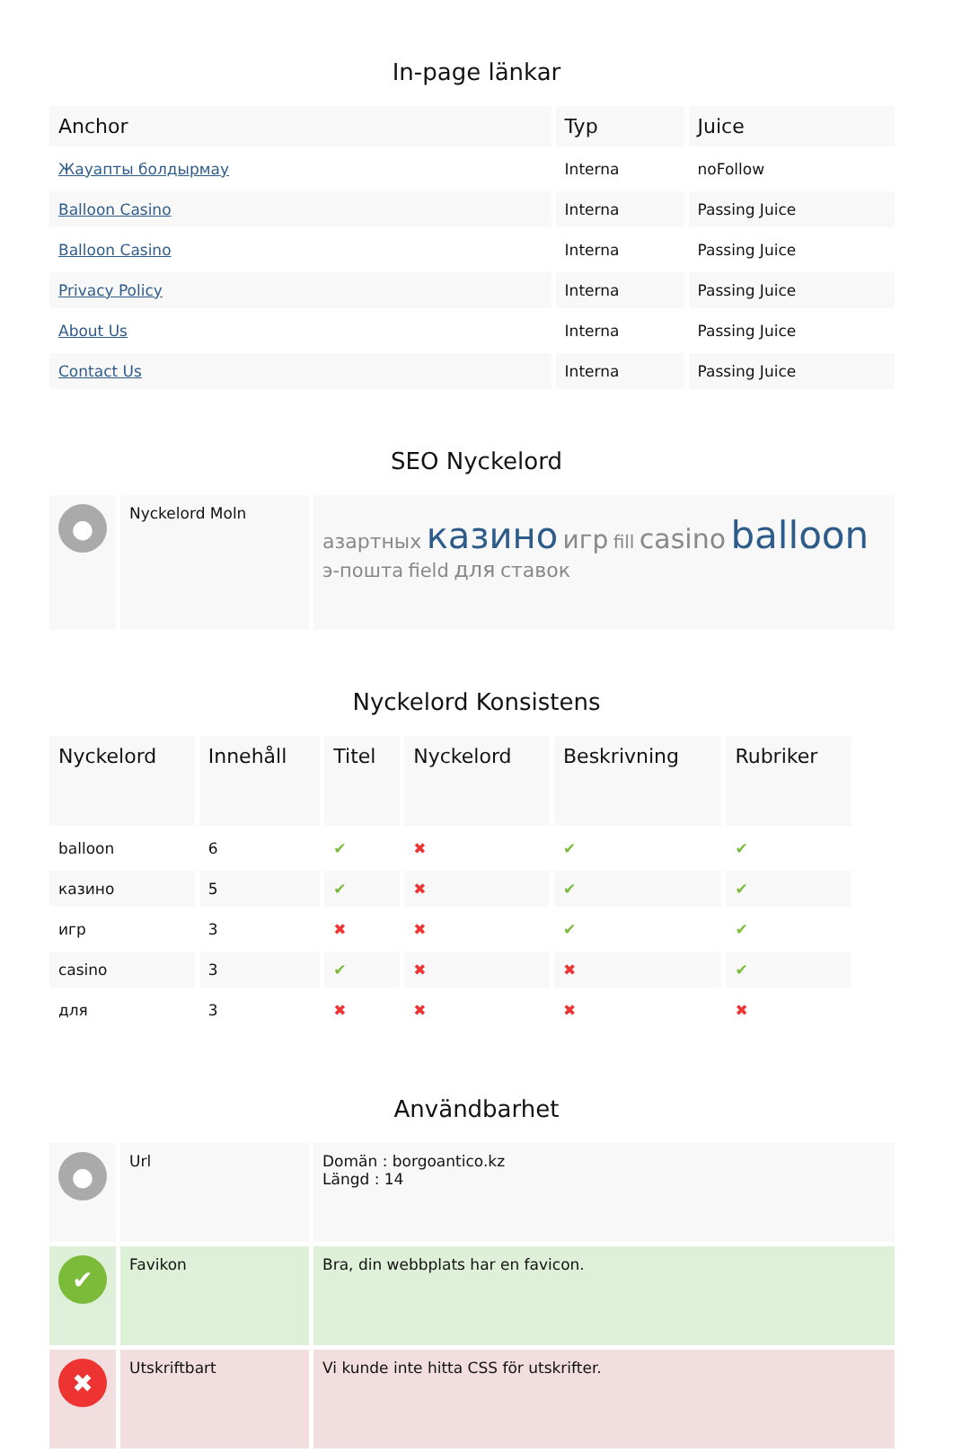In-page länkar
| Anchor | Typ | Juice |
| --- | --- | --- |
| Жауапты болдырмау | Interna | noFollow |
| Balloon Casino | Interna | Passing Juice |
| Balloon Casino | Interna | Passing Juice |
| Privacy Policy | Interna | Passing Juice |
| About Us | Interna | Passing Juice |
| Contact Us | Interna | Passing Juice |
SEO Nyckelord
| ● | Nyckelord Moln | азартных казино игр fill casino balloon э-пошта field для ставок |
Nyckelord Konsistens
| Nyckelord | Innehåll | Titel | Nyckelord | Beskrivning | Rubriker |
| --- | --- | --- | --- | --- | --- |
| balloon | 6 | ✔ | ✖ | ✔ | ✔ |
| казино | 5 | ✔ | ✖ | ✔ | ✔ |
| игр | 3 | ✖ | ✖ | ✔ | ✔ |
| casino | 3 | ✔ | ✖ | ✖ | ✔ |
| для | 3 | ✖ | ✖ | ✖ | ✖ |
Användbarhet
| ● | Url | Domän : borgoantico.kz Längd : 14 |
| ✔ | Favikon | Bra, din webbplats har en favicon. |
| ✖ | Utskriftbart | Vi kunde inte hitta CSS för utskrifter. |